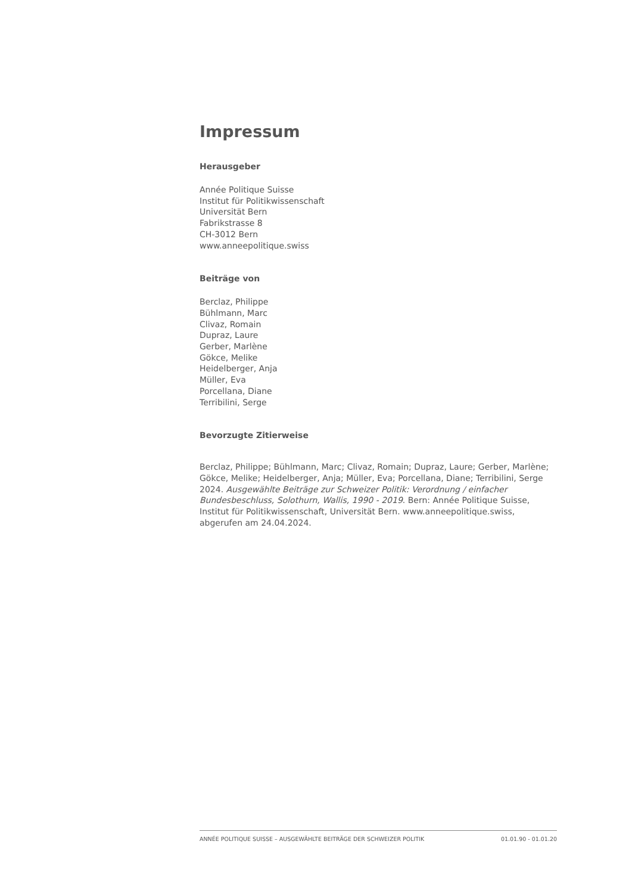Impressum
Herausgeber
Année Politique Suisse
Institut für Politikwissenschaft
Universität Bern
Fabrikstrasse 8
CH-3012 Bern
www.anneepolitique.swiss
Beiträge von
Berclaz, Philippe
Bühlmann, Marc
Clivaz, Romain
Dupraz, Laure
Gerber, Marlène
Gökce, Melike
Heidelberger, Anja
Müller, Eva
Porcellana, Diane
Terribilini, Serge
Bevorzugte Zitierweise
Berclaz, Philippe; Bühlmann, Marc; Clivaz, Romain; Dupraz, Laure; Gerber, Marlène; Gökce, Melike; Heidelberger, Anja; Müller, Eva; Porcellana, Diane; Terribilini, Serge 2024. Ausgewählte Beiträge zur Schweizer Politik: Verordnung / einfacher Bundesbeschluss, Solothurn, Wallis, 1990 - 2019. Bern: Année Politique Suisse, Institut für Politikwissenschaft, Universität Bern. www.anneepolitique.swiss, abgerufen am 24.04.2024.
ANNÉE POLITIQUE SUISSE – AUSGEWÄHLTE BEITRÄGE DER SCHWEIZER POLITIK 01.01.90 - 01.01.20